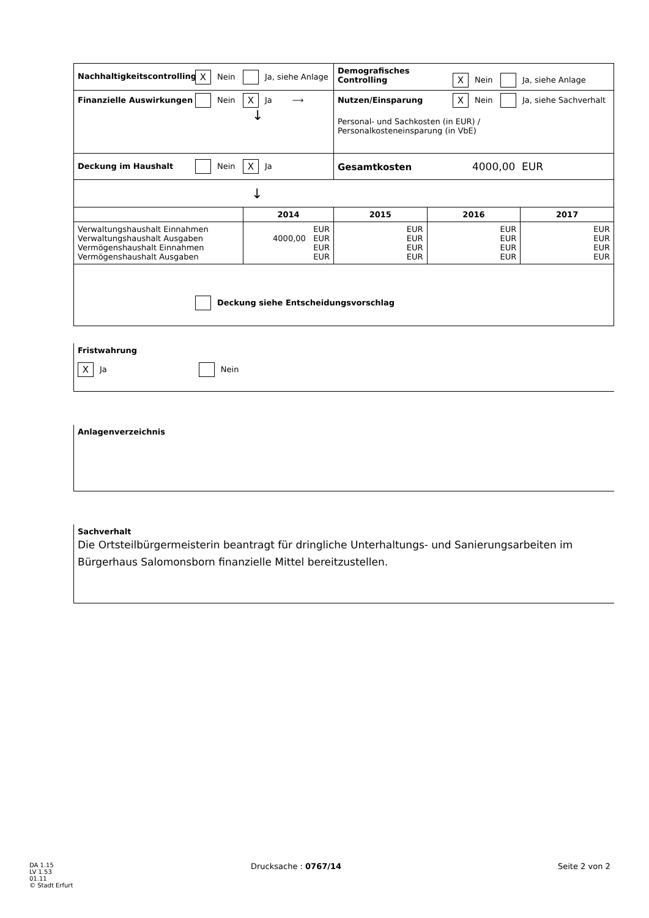| Nachhaltigkeitscontrolling X Nein Ja, siehe Anlage | | Demografisches Controlling X Nein Ja, siehe Anlage | | |
| Finanzielle Auswirkungen Nein X Ja ⟶ ↓ | | Nutzen/Einsparung X Nein Ja, siehe Sachverhalt Personal- und Sachkosten (in EUR) / Personalkosteneinsparung (in VbE) | | |
| Deckung im Haushalt Nein X Ja | | Gesamtkosten 4000,00 EUR | | |
| ↓ | | | | |
| | 2014 | 2015 | 2016 | 2017 |
| Verwaltungshaushalt Einnahmen Verwaltungshaushalt Ausgaben Vermögenshaushalt Einnahmen Vermögenshaushalt Ausgaben | EUR 4000,00 EUR EUR EUR | EUR EUR EUR EUR | EUR EUR EUR EUR | EUR EUR EUR EUR |
| Deckung siehe Entscheidungsvorschlag | | | | |
Fristwahrung
X Ja Nein
Anlagenverzeichnis
Sachverhalt
Die Ortsteilbürgermeisterin beantragt für dringliche Unterhaltungs- und Sanierungsarbeiten im Bürgerhaus Salomonsborn finanzielle Mittel bereitzustellen.
DA 1.15
LV 1.53
01.11
© Stadt Erfurt
Drucksache : 0767/14 Seite 2 von 2